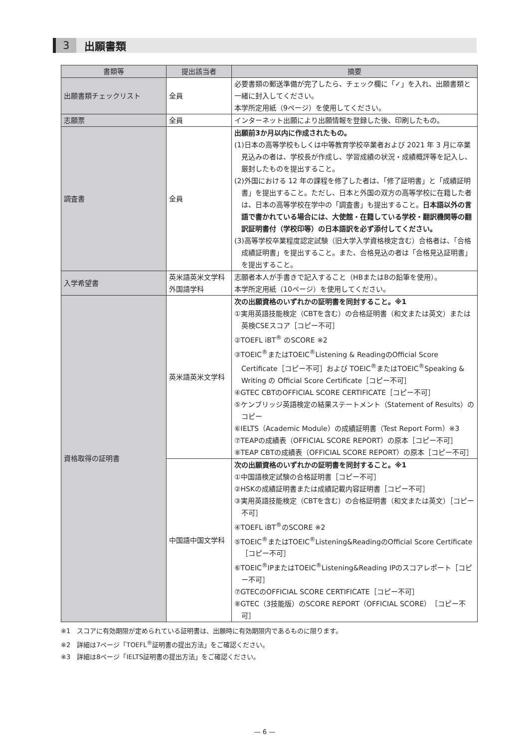3 出願書類
| 書類等 | 提出該当者 | 摘要 |
| --- | --- | --- |
| 出願書類チェックリスト | 全員 | 必要書類の郵送準備が完了したら、チェック欄に「✓」を入れ、出願書類と一緒に封入してください。 本学所定用紙（9ページ）を使用してください。 |
| 志願票 | 全員 | インターネット出願により出願情報を登録した後、印刷したもの。 |
| 調査書 | 全員 | 出願前3か月以内に作成されたもの。 (1)日本の高等学校もしくは中等教育学校卒業者および 2021 年 3 月に卒業見込みの者は、学校長が作成し、学習成績の状況・成績概評等を記入し、厳封したものを提出すること。 (2)外国における 12 年の課程を修了した者は、「修了証明書」と「成績証明書」を提出すること。ただし、日本と外国の双方の高等学校に在籍した者は、日本の高等学校在学中の「調査書」も提出すること。 日本語以外の言語で書かれている場合には、大使館・在籍している学校・翻訳機関等の翻訳証明書付（学校印等）の日本語訳を必ず添付してください。 (3)高等学校卒業程度認定試験（旧大学入学資格検定含む）合格者は、「合格成績証明書」を提出すること。また、合格見込の者は「合格見込証明書」を提出すること。 |
| 入学希望書 | 英米語英米文学科 外国語学科 | 志願者本人が手書きで記入すること（HBまたはBの鉛筆を使用）。 本学所定用紙（10ページ）を使用してください。 |
| 資格取得の証明書 | 英米語英米文学科 | 次の出願資格のいずれかの証明書を同封すること。※1 ①実用英語技能検定（CBTを含む）の合格証明書（和文または英文）または英検CSEスコア［コピー不可］ ②TOEFL iBT<sup>®</sup> のSCORE ※2 ③TOEIC<sup>®</sup>またはTOEIC<sup>®</sup>Listening & ReadingのOfficial Score Certificate［コピー不可］および TOEIC<sup>®</sup>またはTOEIC<sup>®</sup>Speaking & Writing の Official Score Certificate［コピー不可］ ④GTEC CBTのOFFICIAL SCORE CERTIFICATE［コピー不可］ ⑤ケンブリッジ英語検定の結果ステートメント（Statement of Results）のコピー ⑥IELTS（Academic Module）の成績証明書（Test Report Form）※3 ⑦TEAPの成績表（OFFICIAL SCORE REPORT）の原本［コピー不可］ ⑧TEAP CBTの成績表（OFFICIAL SCORE REPORT）の原本［コピー不可］ |
| | 中国語中国文学科 | 次の出願資格のいずれかの証明書を同封すること。※1 ①中国語検定試験の合格証明書［コピー不可］ ②HSKの成績証明書または成績記載内容証明書［コピー不可］ ③実用英語技能検定（CBTを含む）の合格証明書（和文または英文）［コピー不可］ ④TOEFL iBT<sup>®</sup>のSCORE ※2 ⑤TOEIC<sup>®</sup>またはTOEIC<sup>®</sup>Listening&ReadingのOfficial Score Certificate［コピー不可］ ⑥TOEIC<sup>®</sup>IPまたはTOEIC<sup>®</sup>Listening&Reading IPのスコアレポート［コピー不可］ ⑦GTECのOFFICIAL SCORE CERTIFICATE［コピー不可］ ⑧GTEC（3技能版）のSCORE REPORT（OFFICIAL SCORE）［コピー不可］ |
※1　スコアに有効期限が定められている証明書は、出願時に有効期限内であるものに限ります。
※2　詳細は7ページ「TOEFL<sup>®</sup>証明書の提出方法」をご確認ください。
※3　詳細は8ページ「IELTS証明書の提出方法」をご確認ください。
— 6 —